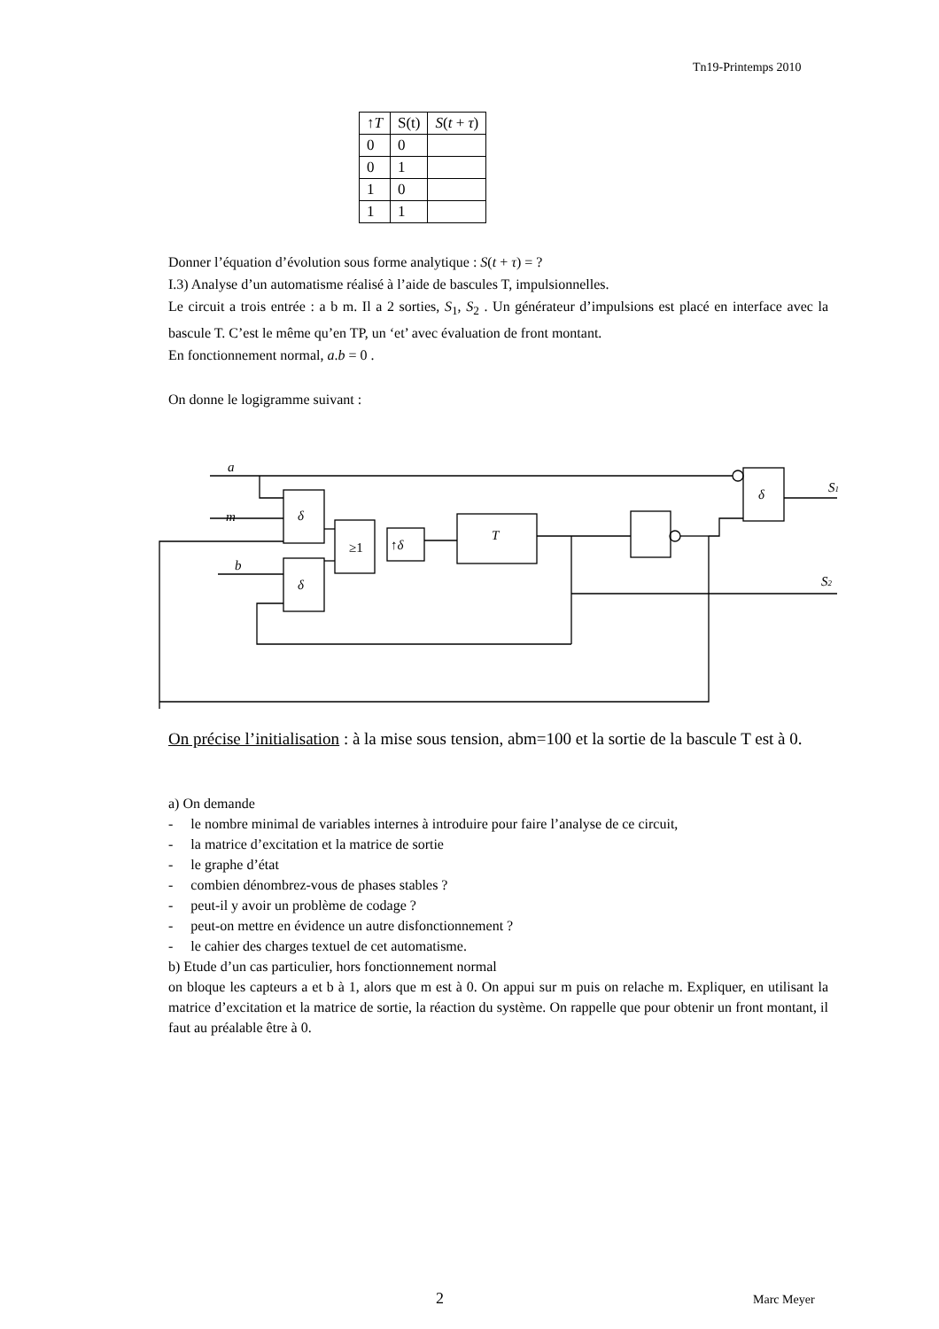Tn19-Printemps 2010
| ↑ T | S(t) | S ( t + τ ) |
| --- | --- | --- |
| 0 | 0 | |
| 0 | 1 | |
| 1 | 0 | |
| 1 | 1 | |
Donner l’équation d’évolution sous forme analytique : S(t + τ) = ?
I.3) Analyse d’un automatisme réalisé à l’aide de bascules T, impulsionnelles.
Le circuit a trois entrée : a b m. Il a 2 sorties, S<sub>1</sub>, S<sub>2</sub> . Un générateur d’impulsions est placé en interface avec la bascule T. C’est le même qu’en TP, un ‘et’ avec évaluation de front montant.
En fonctionnement normal, a.b = 0 .
On donne le logigramme suivant :
a
m
b
δ
δ
δ
≥1
↑δ
T
S1
S2
On précise l’initialisation : à la mise sous tension, abm=100 et la sortie de la bascule T est à 0.
a) On demande
- le nombre minimal de variables internes à introduire pour faire l’analyse de ce circuit,
- la matrice d’excitation et la matrice de sortie
- le graphe d’état
- combien dénombrez-vous de phases stables ?
- peut-il y avoir un problème de codage ?
- peut-on mettre en évidence un autre disfonctionnement ?
- le cahier des charges textuel de cet automatisme.
b) Etude d’un cas particulier, hors fonctionnement normal
on bloque les capteurs a et b à 1, alors que m est à 0. On appui sur m puis on relache m. Expliquer, en utilisant la matrice d’excitation et la matrice de sortie, la réaction du système. On rappelle que pour obtenir un front montant, il faut au préalable être à 0.
2 Marc Meyer